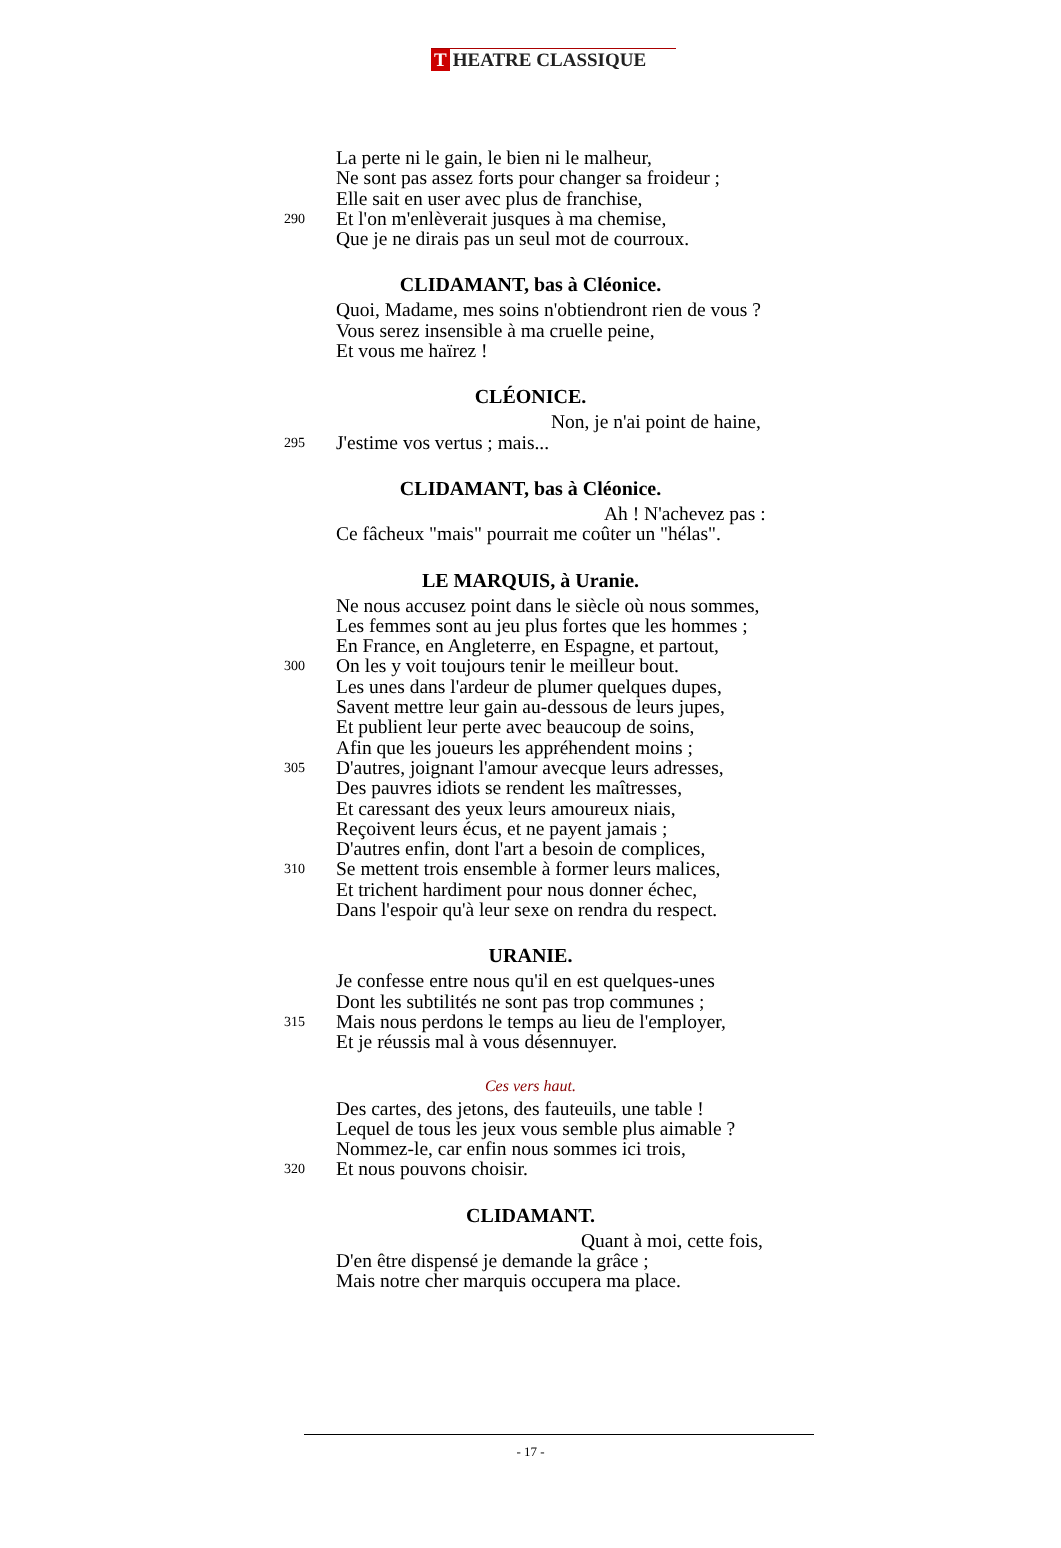T HEATRE CLASSIQUE
La perte ni le gain, le bien ni le malheur,
Ne sont pas assez forts pour changer sa froideur ;
Elle sait en user avec plus de franchise,
290
Et l'on m'enlèverait jusques à ma chemise,
Que je ne dirais pas un seul mot de courroux.
CLIDAMANT, bas à Cléonice.
Quoi, Madame, mes soins n'obtiendront rien de vous ?
Vous serez insensible à ma cruelle peine,
Et vous me haïrez !
CLÉONICE.
Non, je n'ai point de haine,
295
J'estime vos vertus ; mais...
CLIDAMANT, bas à Cléonice.
Ah ! N'achevez pas :
Ce fâcheux "mais" pourrait me coûter un "hélas".
LE MARQUIS, à Uranie.
Ne nous accusez point dans le siècle où nous sommes,
Les femmes sont au jeu plus fortes que les hommes ;
En France, en Angleterre, en Espagne, et partout,
300
On les y voit toujours tenir le meilleur bout.
Les unes dans l'ardeur de plumer quelques dupes,
Savent mettre leur gain au-dessous de leurs jupes,
Et publient leur perte avec beaucoup de soins,
Afin que les joueurs les appréhendent moins ;
305
D'autres, joignant l'amour avecque leurs adresses,
Des pauvres idiots se rendent les maîtresses,
Et caressant des yeux leurs amoureux niais,
Reçoivent leurs écus, et ne payent jamais ;
D'autres enfin, dont l'art a besoin de complices,
310
Se mettent trois ensemble à former leurs malices,
Et trichent hardiment pour nous donner échec,
Dans l'espoir qu'à leur sexe on rendra du respect.
URANIE.
Je confesse entre nous qu'il en est quelques-unes
Dont les subtilités ne sont pas trop communes ;
315
Mais nous perdons le temps au lieu de l'employer,
Et je réussis mal à vous désennuyer.
Ces vers haut.
Des cartes, des jetons, des fauteuils, une table !
Lequel de tous les jeux vous semble plus aimable ?
Nommez-le, car enfin nous sommes ici trois,
320
Et nous pouvons choisir.
CLIDAMANT.
Quant à moi, cette fois,
D'en être dispensé je demande la grâce ;
Mais notre cher marquis occupera ma place.
- 17 -